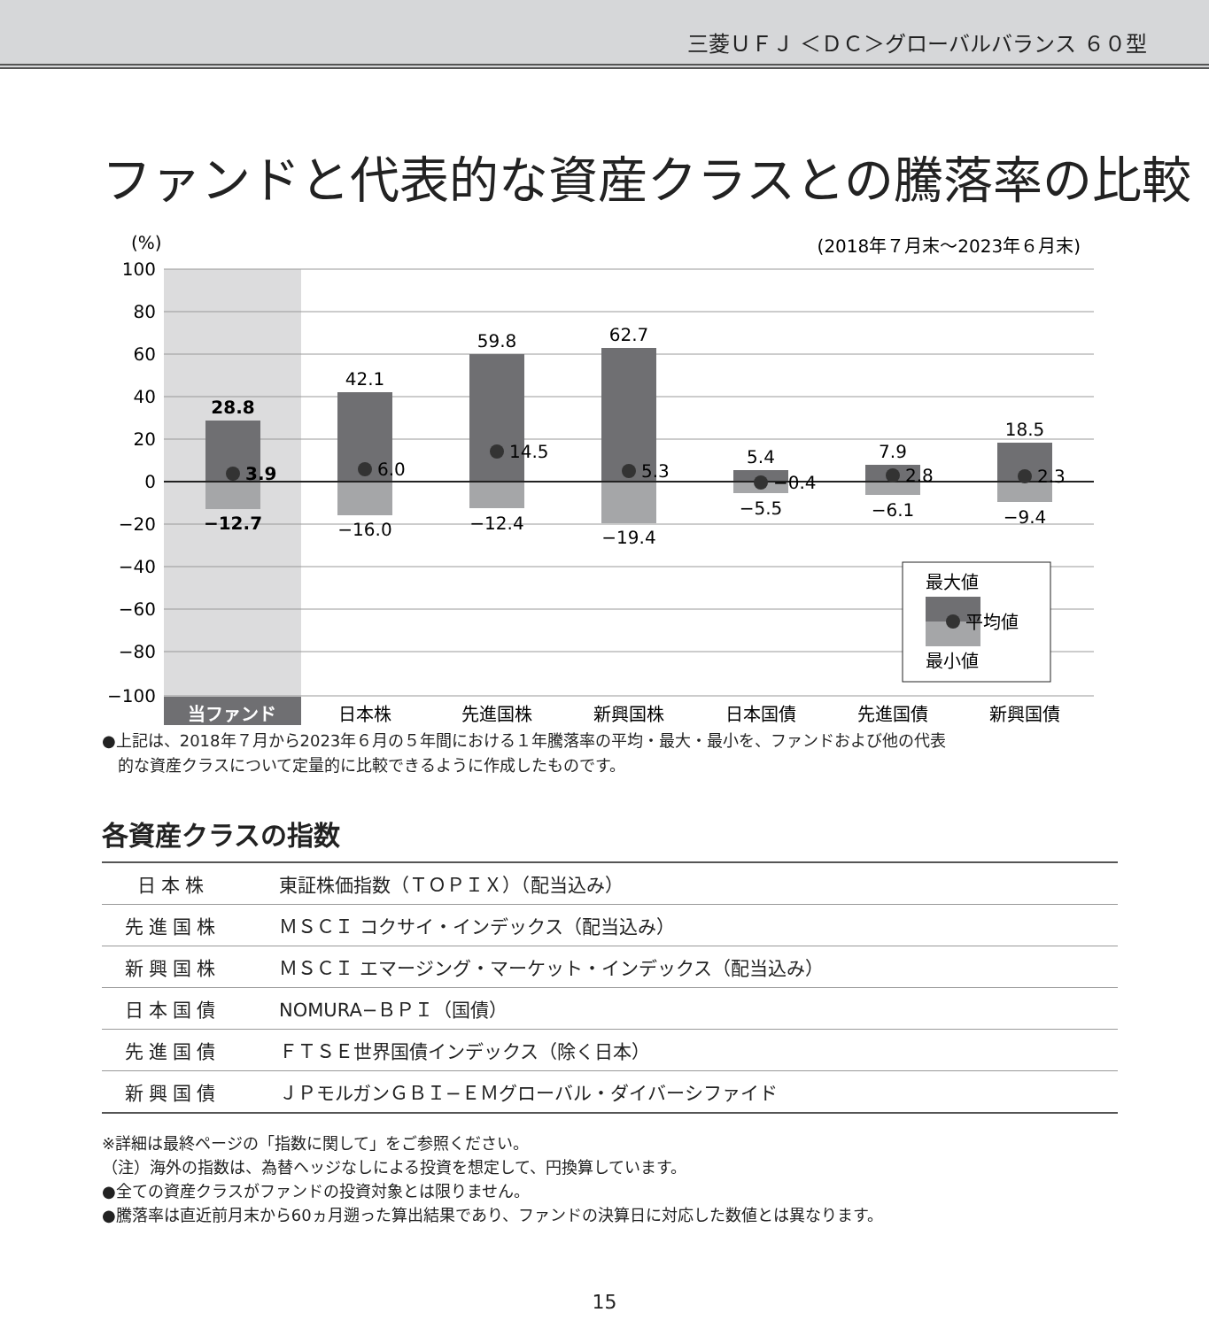三菱ＵＦＪ ＜ＤＣ＞グローバルバランス ６０型
ファンドと代表的な資産クラスとの騰落率の比較
100
80
60
40
20
0
−20
−40
−60
−80
−100
(%)
(2018年７月末〜2023年６月末)
28.8
42.1
59.8
62.7
5.4
7.9
18.5
−12.7
−16.0
−12.4
−19.4
−5.5
−6.1
−9.4
3.9
6.0
14.5
5.3
−0.4
2.8
2.3
最大値
平均値
最小値
当ファンド
日本株
先進国株
新興国株
日本国債
先進国債
新興国債
●上記は、2018年７月から2023年６月の５年間における１年騰落率の平均・最大・最小を、ファンドおよび他の代表
　的な資産クラスについて定量的に比較できるように作成したものです。
各資産クラスの指数
| 日本株 | 東証株価指数（ＴＯＰＩＸ）（配当込み） |
| 先進国株 | ＭＳＣＩ コクサイ・インデックス（配当込み） |
| 新興国株 | ＭＳＣＩ エマージング・マーケット・インデックス（配当込み） |
| 日本国債 | NOMURA−ＢＰＩ（国債） |
| 先進国債 | ＦＴＳＥ世界国債インデックス（除く日本） |
| 新興国債 | ＪＰモルガンＧＢＩ−ＥＭグローバル・ダイバーシファイド |
※詳細は最終ページの「指数に関して」をご参照ください。
（注）海外の指数は、為替ヘッジなしによる投資を想定して、円換算しています。
●全ての資産クラスがファンドの投資対象とは限りません。
●騰落率は直近前月末から60ヵ月遡った算出結果であり、ファンドの決算日に対応した数値とは異なります。
15